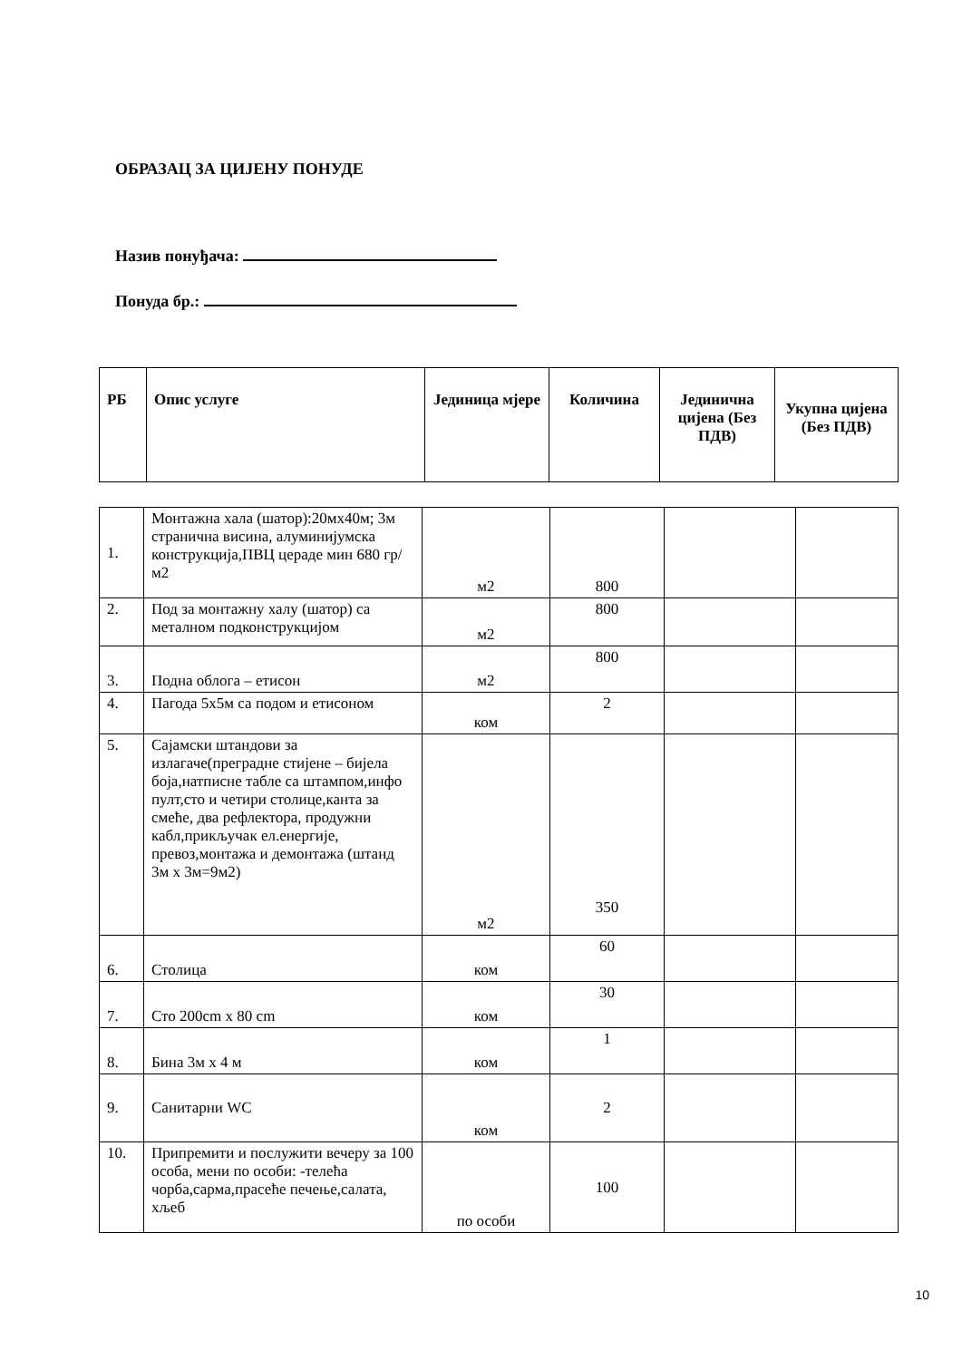ОБРАЗАЦ ЗА ЦИЈЕНУ ПОНУДЕ
Назив понуђача:
Понуда бр.:
| РБ | Опис услуге | Јединица мјере | Количина | Јединична цијена (Без ПДВ) | Укупна цијена (Без ПДВ) |
| --- | --- | --- | --- | --- | --- |
| 1. | Монтажна хала (шатор):20мх40м; 3м странична висина, алуминијумска конструкција,ПВЦ цераде мин 680 гр/м2 | м2 | 800 | | |
| 2. | Под за монтажну халу (шатор) са металном подконструкцијом | м2 | 800 | | |
| 3. | Подна облога – етисон | м2 | 800 | | |
| 4. | Пагода 5х5м са подом и етисоном | ком | 2 | | |
| 5. | Сајамски штандови за излагаче(преградне стијене – бијела боја,натписне табле са штампом,инфо пулт,сто и четири столице,канта за смеће, два рефлектора, продужни кабл,прикључак ел.енергије, превоз,монтажа и демонтажа (штанд 3м х 3м=9м2) | м2 | 350 | | |
| 6. | Столица | ком | 60 | | |
| 7. | Сто 200cm x 80 cm | ком | 30 | | |
| 8. | Бина 3м х 4 м | ком | 1 | | |
| 9. | Санитарни WC | ком | 2 | | |
| 10. | Припремити и послужити вечеру за 100 особа, мени по особи: -телећа чорба,сарма,прасеће печење,салата, хљеб | по особи | 100 | | |
10